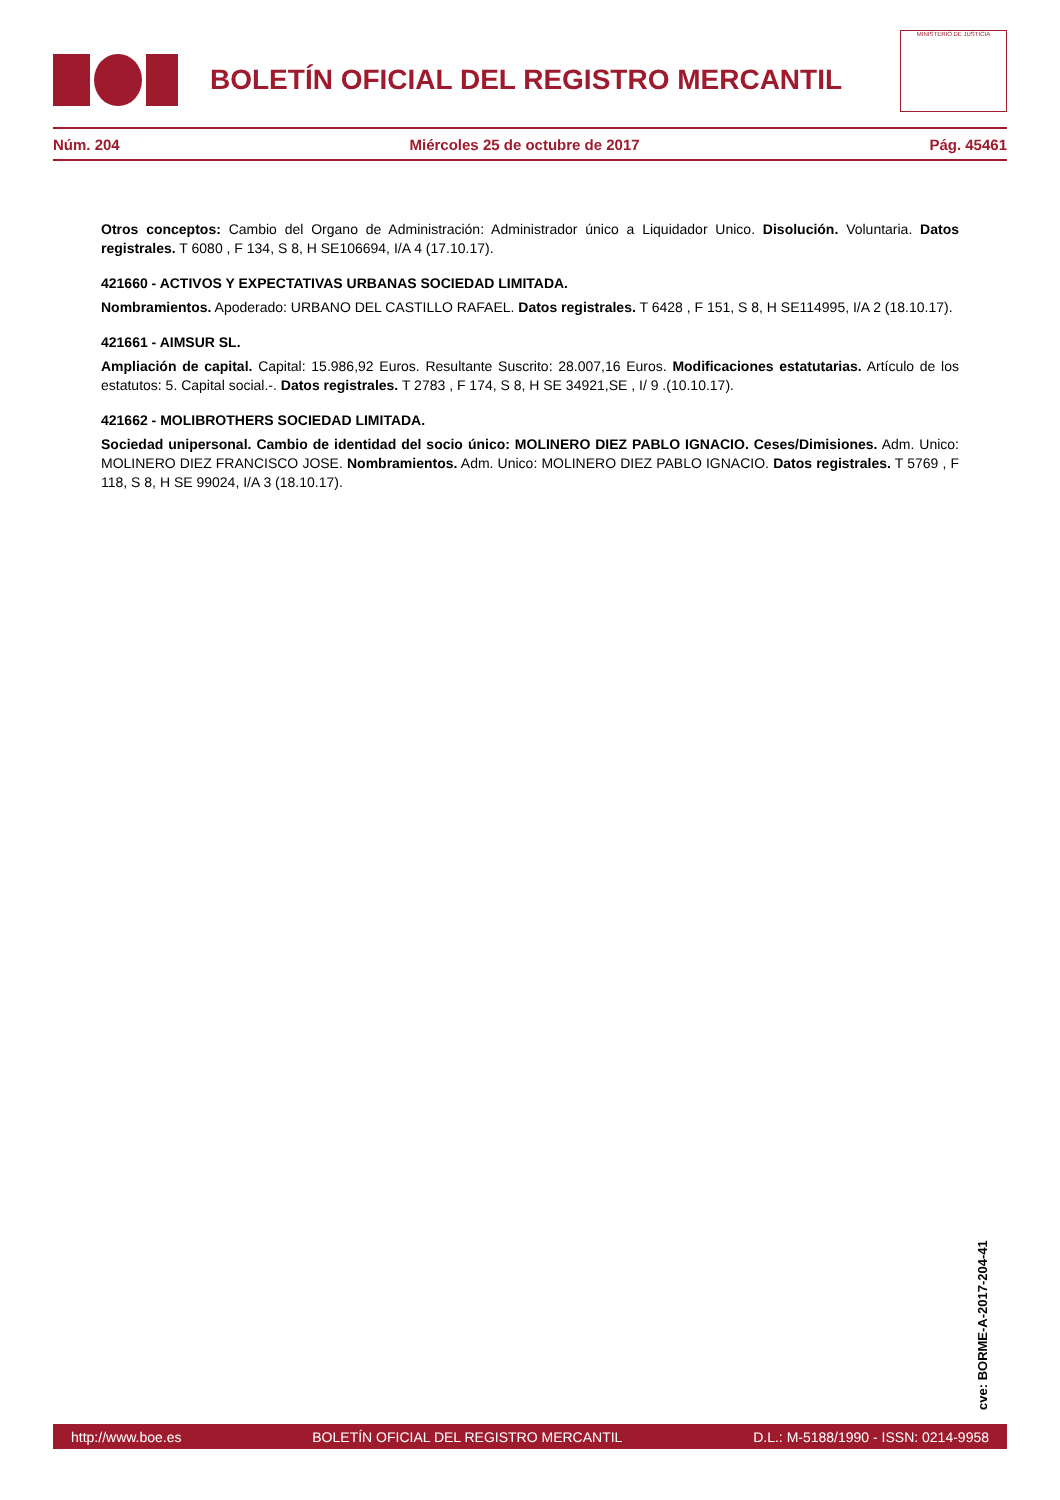BOLETÍN OFICIAL DEL REGISTRO MERCANTIL
MINISTERIO DE JUSTICIA
Núm. 204 Miércoles 25 de octubre de 2017 Pág. 45461
Otros conceptos: Cambio del Organo de Administración: Administrador único a Liquidador Unico. Disolución. Voluntaria. Datos registrales. T 6080 , F 134, S 8, H SE106694, I/A 4 (17.10.17).
421660 - ACTIVOS Y EXPECTATIVAS URBANAS SOCIEDAD LIMITADA.
Nombramientos. Apoderado: URBANO DEL CASTILLO RAFAEL. Datos registrales. T 6428 , F 151, S 8, H SE114995, I/A 2 (18.10.17).
421661 - AIMSUR SL.
Ampliación de capital. Capital: 15.986,92 Euros. Resultante Suscrito: 28.007,16 Euros. Modificaciones estatutarias. Artículo de los estatutos: 5. Capital social.-. Datos registrales. T 2783 , F 174, S 8, H SE 34921,SE , I/ 9 .(10.10.17).
421662 - MOLIBROTHERS SOCIEDAD LIMITADA.
Sociedad unipersonal. Cambio de identidad del socio único: MOLINERO DIEZ PABLO IGNACIO. Ceses/Dimisiones. Adm. Unico: MOLINERO DIEZ FRANCISCO JOSE. Nombramientos. Adm. Unico: MOLINERO DIEZ PABLO IGNACIO. Datos registrales. T 5769 , F 118, S 8, H SE 99024, I/A 3 (18.10.17).
cve: BORME-A-2017-204-41
http://www.boe.es BOLETÍN OFICIAL DEL REGISTRO MERCANTIL D.L.: M-5188/1990 - ISSN: 0214-9958